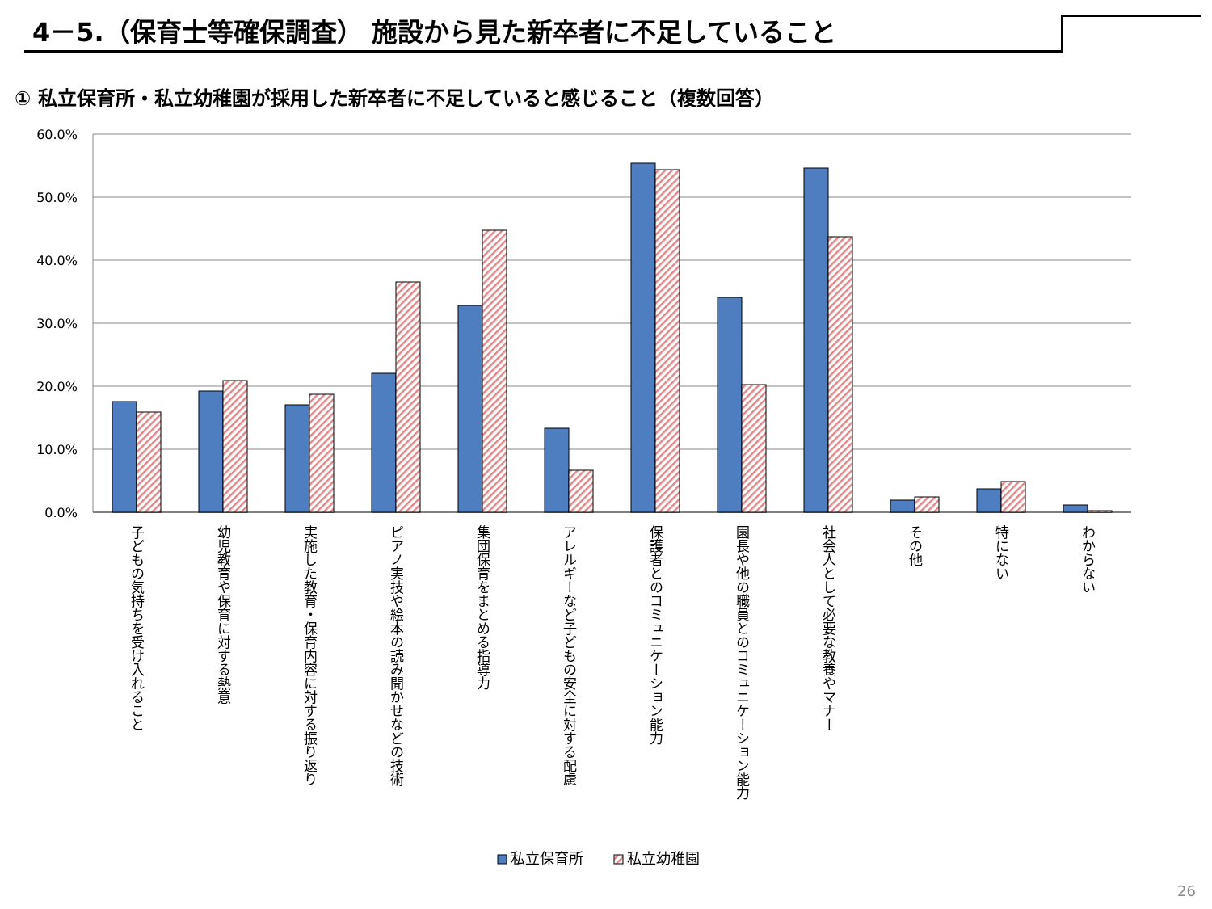4－5.（保育士等確保調査） 施設から見た新卒者に不足していること
① 私立保育所・私立幼稚園が採用した新卒者に不足していると感じること（複数回答）
60.0%
50.0%
40.0%
30.0%
20.0%
10.0%
0.0%
子どもの気持ちを受け入れること
幼児教育や保育に対する熱意
実施した教育・保育内容に対する振り返り
ピアノ実技や絵本の読み聞かせなどの技術
集団保育をまとめる指導力
アレルギーなど子どもの安全に対する配慮
保護者とのコミュニケーション能力
園長や他の職員とのコミュニケーション能力
社会人として必要な教養やマナー
その他
特にない
わからない
私立保育所
私立幼稚園
26